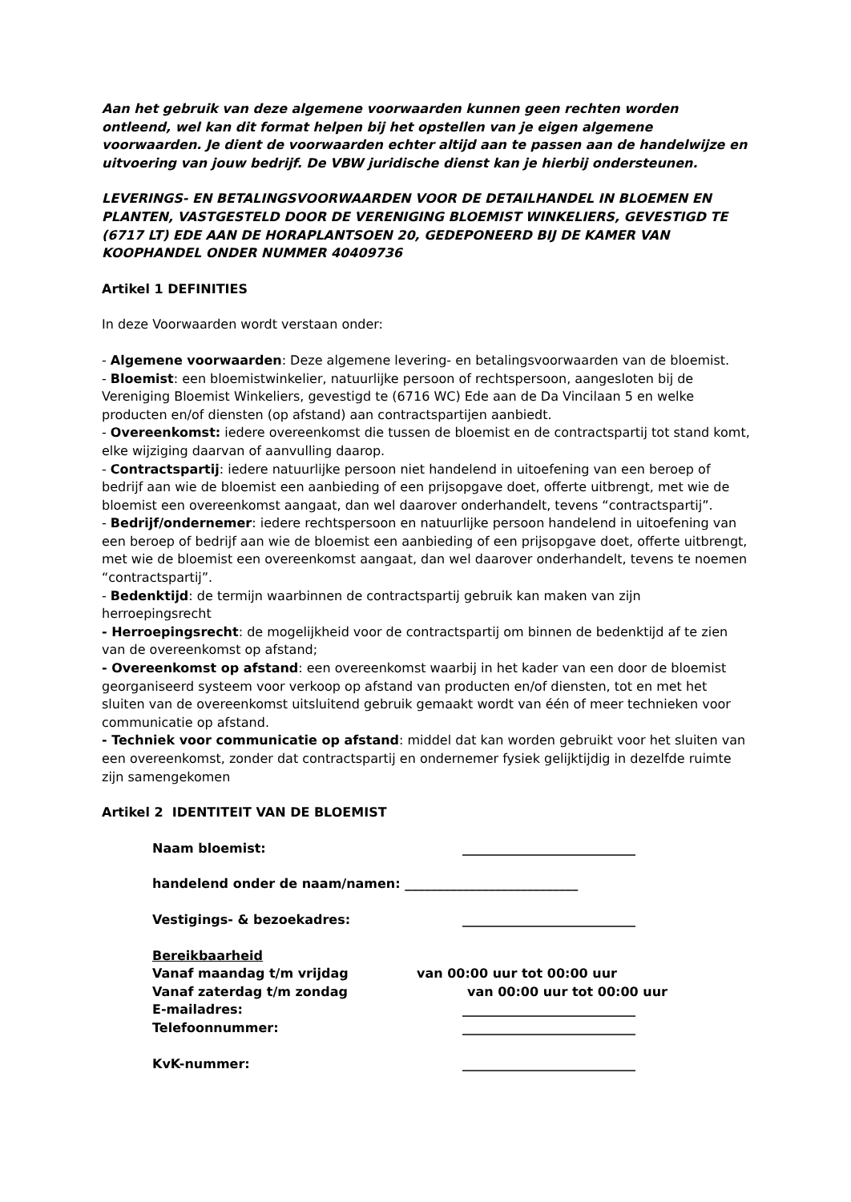Aan het gebruik van deze algemene voorwaarden kunnen geen rechten worden ontleend, wel kan dit format helpen bij het opstellen van je eigen algemene voorwaarden. Je dient de voorwaarden echter altijd aan te passen aan de handelwijze en uitvoering van jouw bedrijf. De VBW juridische dienst kan je hierbij ondersteunen.
LEVERINGS- EN BETALINGSVOORWAARDEN VOOR DE DETAILHANDEL IN BLOEMEN EN PLANTEN, VASTGESTELD DOOR DE VERENIGING BLOEMIST WINKELIERS, GEVESTIGD TE (6717 LT) EDE AAN DE HORAPLANTSOEN 20, GEDEPONEERD BIJ DE KAMER VAN KOOPHANDEL ONDER NUMMER 40409736
Artikel 1 DEFINITIES
In deze Voorwaarden wordt verstaan onder:
- Algemene voorwaarden: Deze algemene levering- en betalingsvoorwaarden van de bloemist.
- Bloemist: een bloemistwinkelier, natuurlijke persoon of rechtspersoon, aangesloten bij de Vereniging Bloemist Winkeliers, gevestigd te (6716 WC) Ede aan de Da Vincilaan 5 en welke producten en/of diensten (op afstand) aan contractspartijen aanbiedt.
- Overeenkomst: iedere overeenkomst die tussen de bloemist en de contractspartij tot stand komt, elke wijziging daarvan of aanvulling daarop.
- Contractspartij: iedere natuurlijke persoon niet handelend in uitoefening van een beroep of bedrijf aan wie de bloemist een aanbieding of een prijsopgave doet, offerte uitbrengt, met wie de bloemist een overeenkomst aangaat, dan wel daarover onderhandelt, tevens “contractspartij”.
- Bedrijf/ondernemer: iedere rechtspersoon en natuurlijke persoon handelend in uitoefening van een beroep of bedrijf aan wie de bloemist een aanbieding of een prijsopgave doet, offerte uitbrengt, met wie de bloemist een overeenkomst aangaat, dan wel daarover onderhandelt, tevens te noemen “contractspartij”.
- Bedenktijd: de termijn waarbinnen de contractspartij gebruik kan maken van zijn herroepingsrecht
- Herroepingsrecht: de mogelijkheid voor de contractspartij om binnen de bedenktijd af te zien van de overeenkomst op afstand;
- Overeenkomst op afstand: een overeenkomst waarbij in het kader van een door de bloemist georganiseerd systeem voor verkoop op afstand van producten en/of diensten, tot en met het sluiten van de overeenkomst uitsluitend gebruik gemaakt wordt van één of meer technieken voor communicatie op afstand.
- Techniek voor communicatie op afstand: middel dat kan worden gebruikt voor het sluiten van een overeenkomst, zonder dat contractspartij en ondernemer fysiek gelijktijdig in dezelfde ruimte zijn samengekomen
Artikel 2 IDENTITEIT VAN DE BLOEMIST
Naam bloemist: ___________________________
handelend onder de naam/namen: ___________________________
Vestigings- & bezoekadres: ___________________________
Bereikbaarheid
Vanaf maandag t/m vrijdag van 00:00 uur tot 00:00 uur
Vanaf zaterdag t/m zondag van 00:00 uur tot 00:00 uur
E-mailadres: ___________________________
Telefoonnummer: ___________________________
KvK-nummer: ___________________________